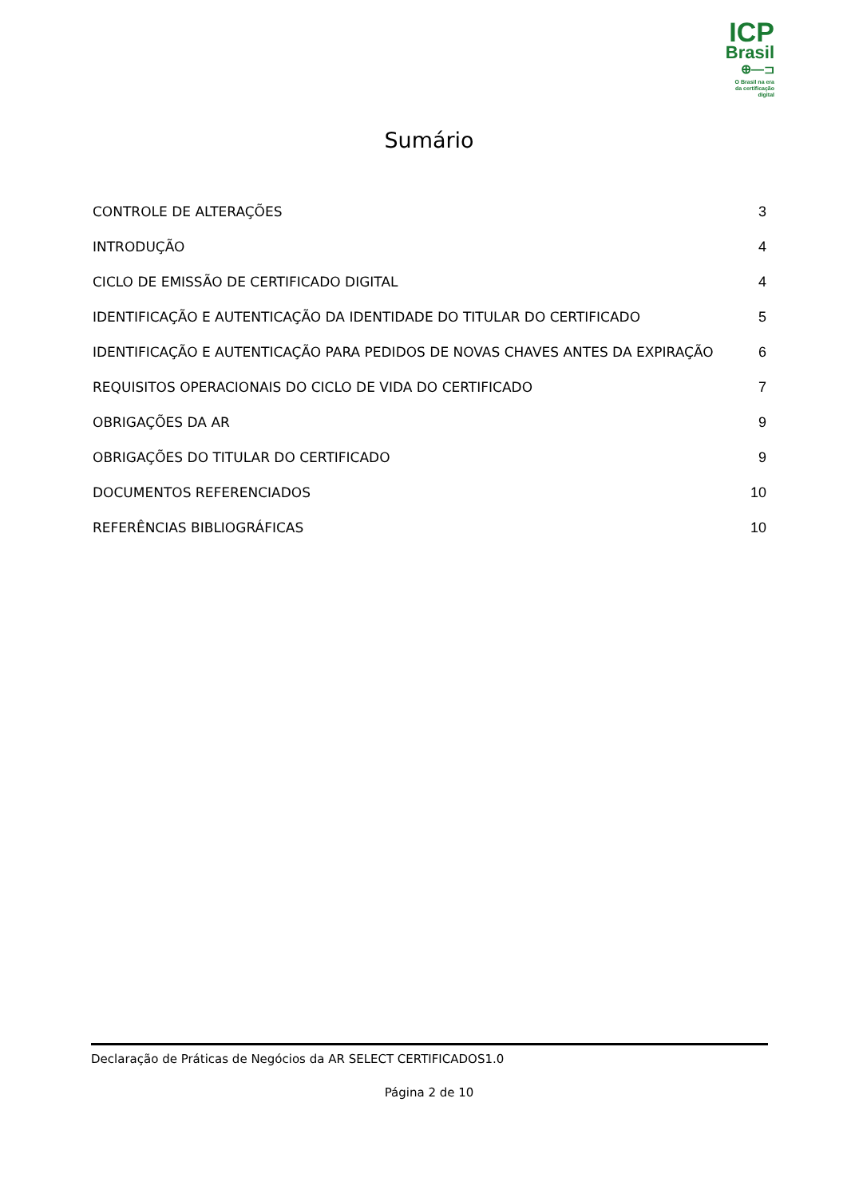ICP
Brasil
⊕—⊐
O Brasil na era
da certificação digital
Sumário
CONTROLE DE ALTERAÇÕES 3
INTRODUÇÃO 4
CICLO DE EMISSÃO DE CERTIFICADO DIGITAL 4
IDENTIFICAÇÃO E AUTENTICAÇÃO DA IDENTIDADE DO TITULAR DO CERTIFICADO 5
IDENTIFICAÇÃO E AUTENTICAÇÃO PARA PEDIDOS DE NOVAS CHAVES ANTES DA EXPIRAÇÃO 6
REQUISITOS OPERACIONAIS DO CICLO DE VIDA DO CERTIFICADO 7
OBRIGAÇÕES DA AR 9
OBRIGAÇÕES DO TITULAR DO CERTIFICADO 9
DOCUMENTOS REFERENCIADOS 10
REFERÊNCIAS BIBLIOGRÁFICAS 10
Declaração de Práticas de Negócios da AR SELECT CERTIFICADOS1.0
Página 2 de 10